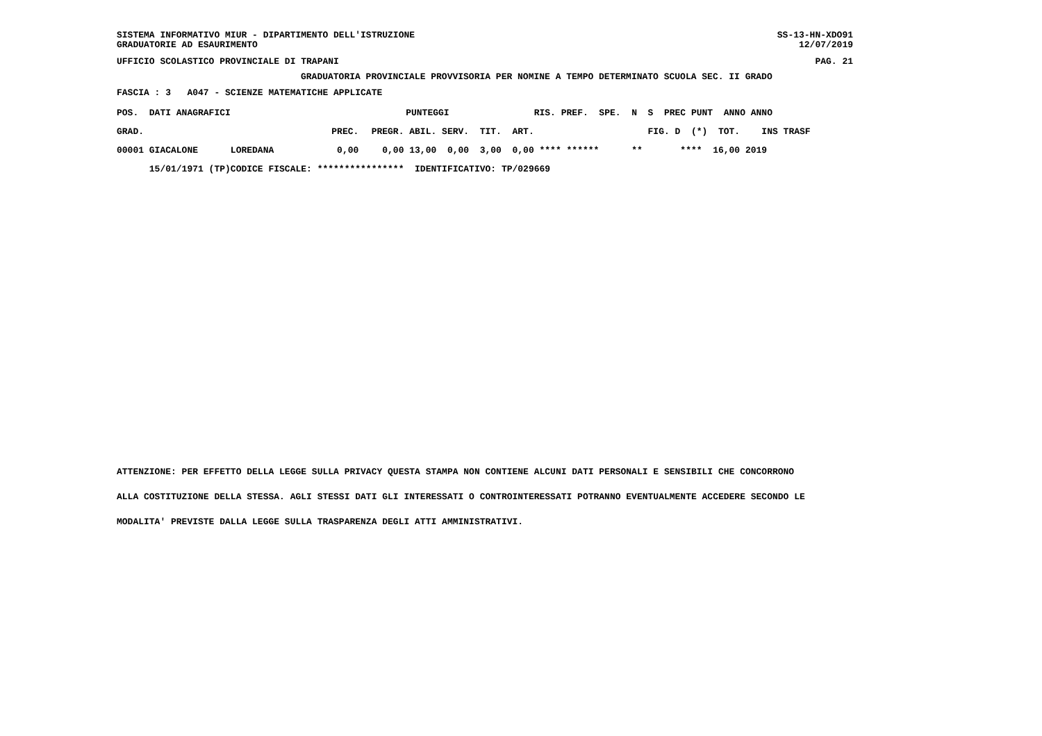SISTEMA INFORMATIVO MIUR - DIPARTIMENTO DELL'ISTRUZIONE
GRADUATORIE AD ESAURIMENTO SS-13-HN-XDO91
12/07/2019
UFFICIO SCOLASTICO PROVINCIALE DI TRAPANI PAG. 21
GRADUATORIA PROVINCIALE PROVVISORIA PER NOMINE A TEMPO DETERMINATO SCUOLA SEC. II GRADO
FASCIA : 3 A047 - SCIENZE MATEMATICHE APPLICATE
| POS. DATI ANAGRAFICI | | PUNTEGGI | | | | | | RIS. PREF. SPE. N S PREC PUNT ANNO ANNO |
| --- | --- | --- | --- | --- | --- | --- | --- | --- |
| GRAD. | | PREC. | PREGR. | ABIL. | SERV. | TIT. | ART. | FIG. D (*) TOT. INS TRASF |
| 00001 GIACALONE | LOREDANA | 0,00 | 0,00 | 13,00 | 0,00 | 3,00 | 0,00 | **** ****** ** **** 16,00 2019 |
| 15/01/1971 (TP) | CODICE FISCALE: **************** | | | IDENTIFICATIVO: TP/029669 | | | | |
ATTENZIONE: PER EFFETTO DELLA LEGGE SULLA PRIVACY QUESTA STAMPA NON CONTIENE ALCUNI DATI PERSONALI E SENSIBILI CHE CONCORRONO
ALLA COSTITUZIONE DELLA STESSA. AGLI STESSI DATI GLI INTERESSATI O CONTROINTERESSATI POTRANNO EVENTUALMENTE ACCEDERE SECONDO LE
MODALITA' PREVISTE DALLA LEGGE SULLA TRASPARENZA DEGLI ATTI AMMINISTRATIVI.